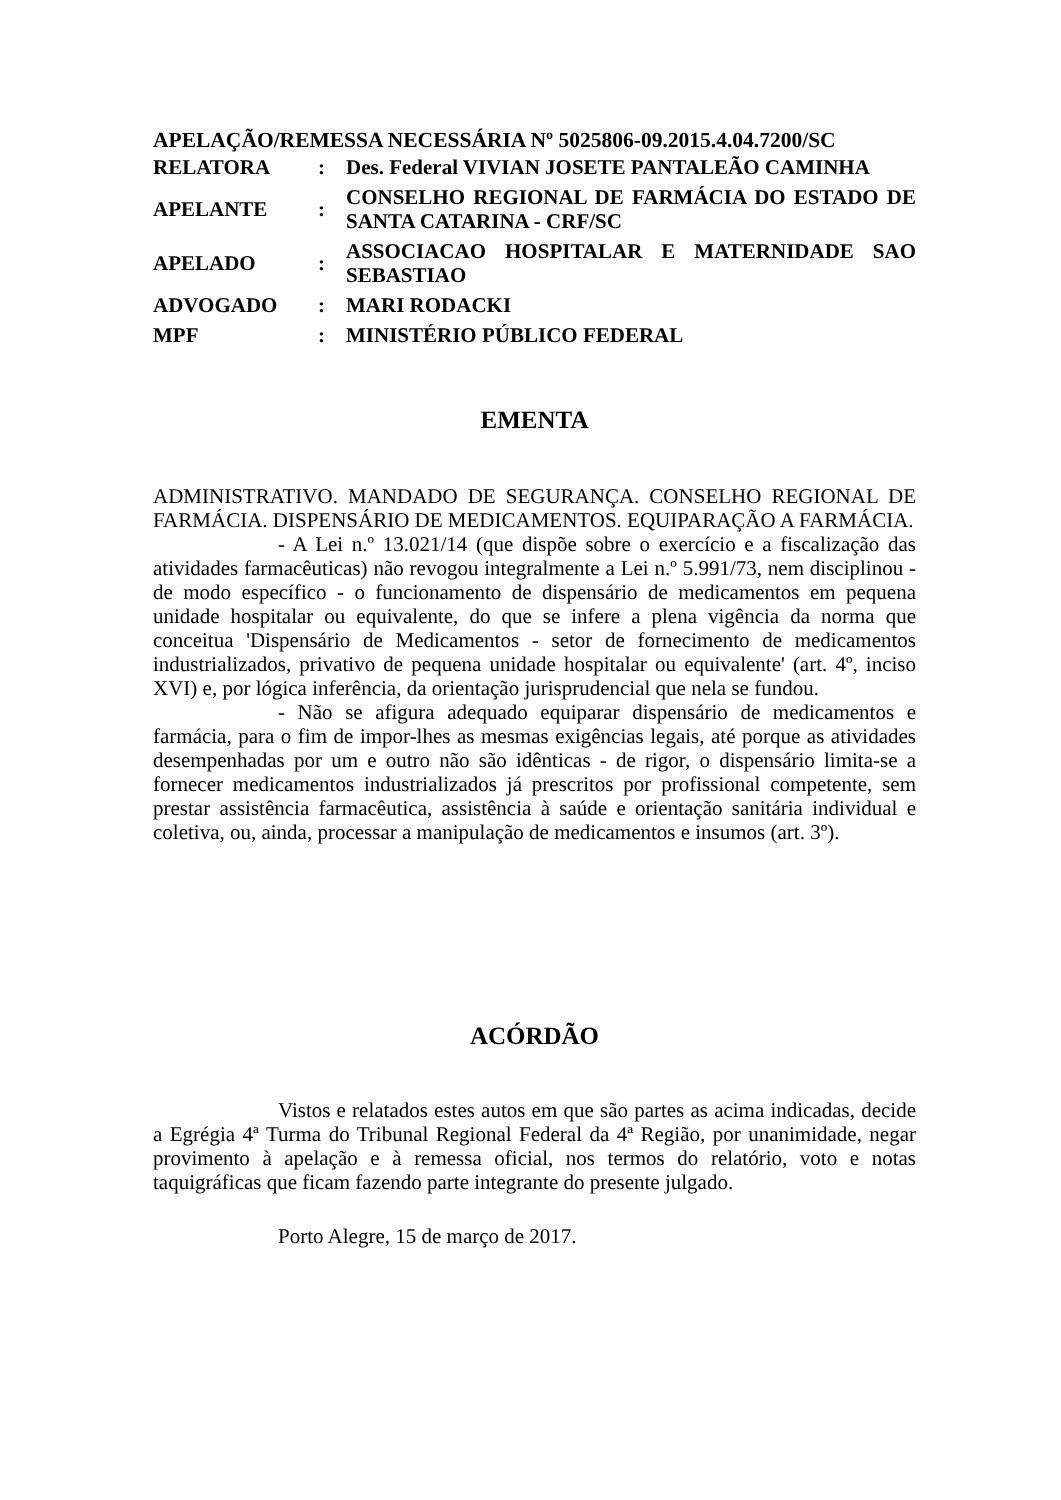APELAÇÃO/REMESSA NECESSÁRIA Nº 5025806-09.2015.4.04.7200/SC
| RELATORA | : | Des. Federal VIVIAN JOSETE PANTALEÃO CAMINHA |
| APELANTE | : | CONSELHO REGIONAL DE FARMÁCIA DO ESTADO DE SANTA CATARINA - CRF/SC |
| APELADO | : | ASSOCIACAO HOSPITALAR E MATERNIDADE SAO SEBASTIAO |
| ADVOGADO | : | MARI RODACKI |
| MPF | : | MINISTÉRIO PÚBLICO FEDERAL |
EMENTA
ADMINISTRATIVO. MANDADO DE SEGURANÇA. CONSELHO REGIONAL DE FARMÁCIA. DISPENSÁRIO DE MEDICAMENTOS. EQUIPARAÇÃO A FARMÁCIA.
- A Lei n.º 13.021/14 (que dispõe sobre o exercício e a fiscalização das atividades farmacêuticas) não revogou integralmente a Lei n.º 5.991/73, nem disciplinou - de modo específico - o funcionamento de dispensário de medicamentos em pequena unidade hospitalar ou equivalente, do que se infere a plena vigência da norma que conceitua 'Dispensário de Medicamentos - setor de fornecimento de medicamentos industrializados, privativo de pequena unidade hospitalar ou equivalente' (art. 4º, inciso XVI) e, por lógica inferência, da orientação jurisprudencial que nela se fundou.
- Não se afigura adequado equiparar dispensário de medicamentos e farmácia, para o fim de impor-lhes as mesmas exigências legais, até porque as atividades desempenhadas por um e outro não são idênticas - de rigor, o dispensário limita-se a fornecer medicamentos industrializados já prescritos por profissional competente, sem prestar assistência farmacêutica, assistência à saúde e orientação sanitária individual e coletiva, ou, ainda, processar a manipulação de medicamentos e insumos (art. 3º).
ACÓRDÃO
Vistos e relatados estes autos em que são partes as acima indicadas, decide a Egrégia 4ª Turma do Tribunal Regional Federal da 4ª Região, por unanimidade, negar provimento à apelação e à remessa oficial, nos termos do relatório, voto e notas taquigráficas que ficam fazendo parte integrante do presente julgado.
Porto Alegre, 15 de março de 2017.